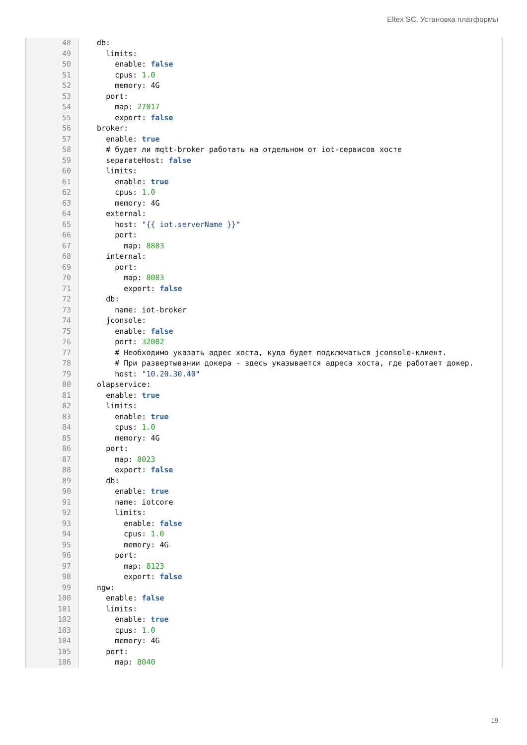Eltex SC. Установка платформы
| 48 | db: |
| 49 | limits: |
| 50 | enable: false |
| 51 | cpus: 1.0 |
| 52 | memory: 4G |
| 53 | port: |
| 54 | map: 27017 |
| 55 | export: false |
| 56 | broker: |
| 57 | enable: true |
| 58 | # будет ли mqtt-broker работать на отдельном от iot-сервисов хосте |
| 59 | separateHost: false |
| 60 | limits: |
| 61 | enable: true |
| 62 | cpus: 1.0 |
| 63 | memory: 4G |
| 64 | external: |
| 65 | host: "{{ iot.serverName }}" |
| 66 | port: |
| 67 | map: 8883 |
| 68 | internal: |
| 69 | port: |
| 70 | map: 8083 |
| 71 | export: false |
| 72 | db: |
| 73 | name: iot-broker |
| 74 | jconsole: |
| 75 | enable: false |
| 76 | port: 32002 |
| 77 | # Необходимо указать адрес хоста, куда будет подключаться jconsole-клиент. |
| 78 | # При развертывании докера - здесь указывается адреса хоста, где работает докер. |
| 79 | host: "10.20.30.40" |
| 80 | olapservice: |
| 81 | enable: true |
| 82 | limits: |
| 83 | enable: true |
| 84 | cpus: 1.0 |
| 85 | memory: 4G |
| 86 | port: |
| 87 | map: 8023 |
| 88 | export: false |
| 89 | db: |
| 90 | enable: true |
| 91 | name: iotcore |
| 92 | limits: |
| 93 | enable: false |
| 94 | cpus: 1.0 |
| 95 | memory: 4G |
| 96 | port: |
| 97 | map: 8123 |
| 98 | export: false |
| 99 | ngw: |
| 100 | enable: false |
| 101 | limits: |
| 102 | enable: true |
| 103 | cpus: 1.0 |
| 104 | memory: 4G |
| 105 | port: |
| 106 | map: 8040 |
19